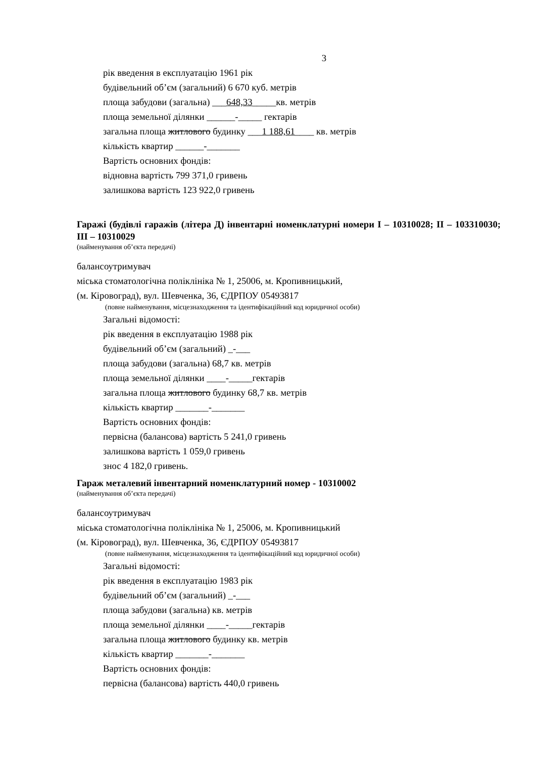3
рік введення в експлуатацію 1961 рік
будівельний об’єм (загальний) 6 670 куб. метрів
площа забудови (загальна) ___648,33_____кв. метрів
площа земельної ділянки ______-_____ гектарів
загальна площа житлового будинку ___1 188,61____ кв. метрів
кількість квартир ______-_______
Вартість основних фондів:
відновна вартість 799 371,0 гривень
залишкова вартість 123 922,0 гривень
Гаражі (будівлі гаражів (літера Д) інвентарні номенклатурні номери І – 10310028; ІІ – 103310030; ІІІ – 10310029
(найменування об’єкта передачі)
балансоутримувач
міська стоматологічна поліклініка № 1, 25006, м. Кропивницький,
(м. Кіровоград), вул. Шевченка, 36, ЄДРПОУ 05493817
(повне найменування, місцезнаходження та ідентифікаційний код юридичної особи)
Загальні відомості:
рік введення в експлуатацію 1988 рік
будівельний об’єм (загальний) _-___
площа забудови (загальна) 68,7 кв. метрів
площа земельної ділянки ____-_____гектарів
загальна площа житлового будинку 68,7 кв. метрів
кількість квартир _______-_______
Вартість основних фондів:
первісна (балансова) вартість 5 241,0 гривень
залишкова вартість 1 059,0 гривень
знос 4 182,0 гривень.
Гараж металевий інвентарний номенклатурний номер - 10310002
(найменування об’єкта передачі)
балансоутримувач
міська стоматологічна поліклініка № 1, 25006, м. Кропивницький
(м. Кіровоград), вул. Шевченка, 36, ЄДРПОУ 05493817
(повне найменування, місцезнаходження та ідентифікаційний код юридичної особи)
Загальні відомості:
рік введення в експлуатацію 1983 рік
будівельний об’єм (загальний) _-___
площа забудови (загальна) кв. метрів
площа земельної ділянки ____-_____гектарів
загальна площа житлового будинку кв. метрів
кількість квартир _______-_______
Вартість основних фондів:
первісна (балансова) вартість 440,0 гривень